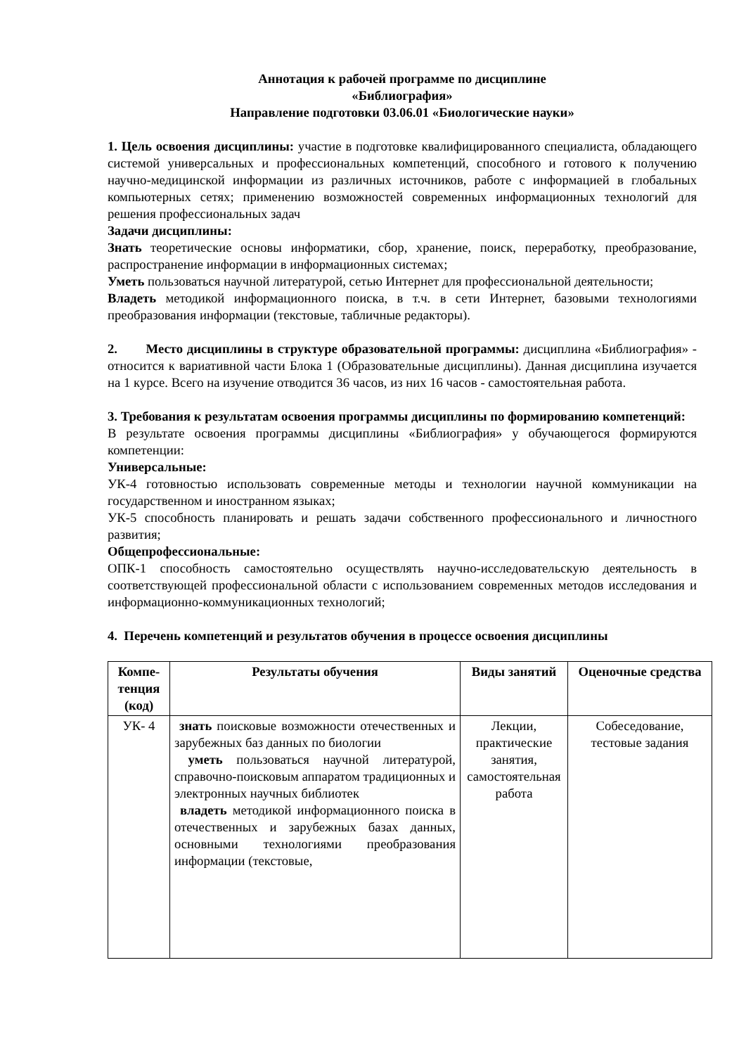Аннотация к рабочей программе по дисциплине
«Библиография»
Направление подготовки 03.06.01 «Биологические науки»
1. Цель освоения дисциплины: участие в подготовке квалифицированного специалиста, обладающего системой универсальных и профессиональных компетенций, способного и готового к получению научно-медицинской информации из различных источников, работе с информацией в глобальных компьютерных сетях; применению возможностей современных информационных технологий для решения профессиональных задач
Задачи дисциплины:
Знать теоретические основы информатики, сбор, хранение, поиск, переработку, преобразование, распространение информации в информационных системах;
Уметь пользоваться научной литературой, сетью Интернет для профессиональной деятельности;
Владеть методикой информационного поиска, в т.ч. в сети Интернет, базовыми технологиями преобразования информации (текстовые, табличные редакторы).
2. Место дисциплины в структуре образовательной программы: дисциплина «Библиография» - относится к вариативной части Блока 1 (Образовательные дисциплины). Данная дисциплина изучается на 1 курсе. Всего на изучение отводится 36 часов, из них 16 часов - самостоятельная работа.
3. Требования к результатам освоения программы дисциплины по формированию компетенций:
В результате освоения программы дисциплины «Библиография» у обучающегося формируются компетенции:
Универсальные:
УК-4 готовностью использовать современные методы и технологии научной коммуникации на государственном и иностранном языках;
УК-5 способность планировать и решать задачи собственного профессионального и личностного развития;
Общепрофессиональные:
ОПК-1 способность самостоятельно осуществлять научно-исследовательскую деятельность в соответствующей профессиональной области с использованием современных методов исследования и информационно-коммуникационных технологий;
4. Перечень компетенций и результатов обучения в процессе освоения дисциплины
| Компе-тенция (код) | Результаты обучения | Виды занятий | Оценочные средства |
| --- | --- | --- | --- |
| УК- 4 | знать поисковые возможности отечественных и зарубежных баз данных по биологии уметь пользоваться научной литературой, справочно-поисковым аппаратом традиционных и электронных научных библиотек владеть методикой информационного поиска в отечественных и зарубежных базах данных, основными технологиями преобразования информации (текстовые, | Лекции, практические занятия, самостоятельная работа | Собеседование, тестовые задания |